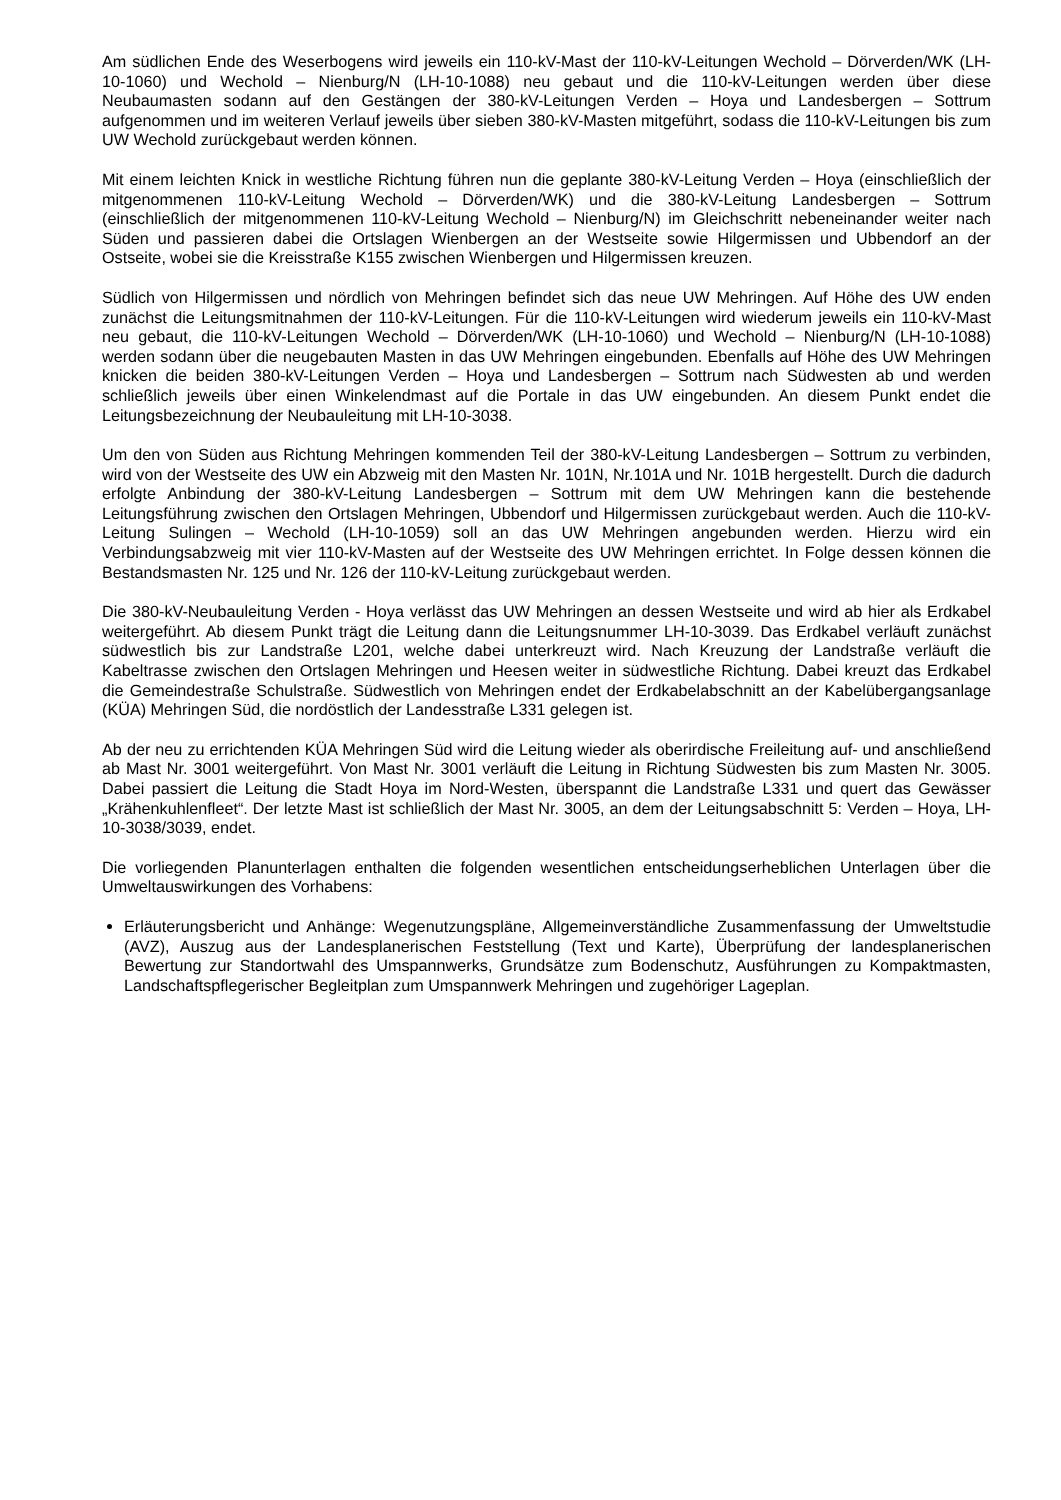Am südlichen Ende des Weserbogens wird jeweils ein 110-kV-Mast der 110-kV-Leitungen Wechold – Dörverden/WK (LH-10-1060) und Wechold – Nienburg/N (LH-10-1088) neu gebaut und die 110-kV-Leitungen werden über diese Neubaumasten sodann auf den Gestängen der 380-kV-Leitungen Verden – Hoya und Landesbergen – Sottrum aufgenommen und im weiteren Verlauf jeweils über sieben 380-kV-Masten mitgeführt, sodass die 110-kV-Leitungen bis zum UW Wechold zurückgebaut werden können.
Mit einem leichten Knick in westliche Richtung führen nun die geplante 380-kV-Leitung Verden – Hoya (einschließlich der mitgenommenen 110-kV-Leitung Wechold – Dörverden/WK) und die 380-kV-Leitung Landesbergen – Sottrum (einschließlich der mitgenommenen 110-kV-Leitung Wechold – Nienburg/N) im Gleichschritt nebeneinander weiter nach Süden und passieren dabei die Ortslagen Wienbergen an der Westseite sowie Hilgermissen und Ubbendorf an der Ostseite, wobei sie die Kreisstraße K155 zwischen Wienbergen und Hilgermissen kreuzen.
Südlich von Hilgermissen und nördlich von Mehringen befindet sich das neue UW Mehringen. Auf Höhe des UW enden zunächst die Leitungsmitnahmen der 110-kV-Leitungen. Für die 110-kV-Leitungen wird wiederum jeweils ein 110-kV-Mast neu gebaut, die 110-kV-Leitungen Wechold – Dörverden/WK (LH-10-1060) und Wechold – Nienburg/N (LH-10-1088) werden sodann über die neugebauten Masten in das UW Mehringen eingebunden. Ebenfalls auf Höhe des UW Mehringen knicken die beiden 380-kV-Leitungen Verden – Hoya und Landesbergen – Sottrum nach Südwesten ab und werden schließlich jeweils über einen Winkelendmast auf die Portale in das UW eingebunden. An diesem Punkt endet die Leitungsbezeichnung der Neubauleitung mit LH-10-3038.
Um den von Süden aus Richtung Mehringen kommenden Teil der 380-kV-Leitung Landesbergen – Sottrum zu verbinden, wird von der Westseite des UW ein Abzweig mit den Masten Nr. 101N, Nr.101A und Nr. 101B hergestellt. Durch die dadurch erfolgte Anbindung der 380-kV-Leitung Landesbergen – Sottrum mit dem UW Mehringen kann die bestehende Leitungsführung zwischen den Ortslagen Mehringen, Ubbendorf und Hilgermissen zurückgebaut werden. Auch die 110-kV-Leitung Sulingen – Wechold (LH-10-1059) soll an das UW Mehringen angebunden werden. Hierzu wird ein Verbindungsabzweig mit vier 110-kV-Masten auf der Westseite des UW Mehringen errichtet. In Folge dessen können die Bestandsmasten Nr. 125 und Nr. 126 der 110-kV-Leitung zurückgebaut werden.
Die 380-kV-Neubauleitung Verden - Hoya verlässt das UW Mehringen an dessen Westseite und wird ab hier als Erdkabel weitergeführt. Ab diesem Punkt trägt die Leitung dann die Leitungsnummer LH-10-3039. Das Erdkabel verläuft zunächst südwestlich bis zur Landstraße L201, welche dabei unterkreuzt wird. Nach Kreuzung der Landstraße verläuft die Kabeltrasse zwischen den Ortslagen Mehringen und Heesen weiter in südwestliche Richtung. Dabei kreuzt das Erdkabel die Gemeindestraße Schulstraße. Südwestlich von Mehringen endet der Erdkabelabschnitt an der Kabelübergangsanlage (KÜA) Mehringen Süd, die nordöstlich der Landesstraße L331 gelegen ist.
Ab der neu zu errichtenden KÜA Mehringen Süd wird die Leitung wieder als oberirdische Freileitung auf- und anschließend ab Mast Nr. 3001 weitergeführt. Von Mast Nr. 3001 verläuft die Leitung in Richtung Südwesten bis zum Masten Nr. 3005. Dabei passiert die Leitung die Stadt Hoya im Nord-Westen, überspannt die Landstraße L331 und quert das Gewässer „Krähenkuhlenfleet“. Der letzte Mast ist schließlich der Mast Nr. 3005, an dem der Leitungsabschnitt 5: Verden – Hoya, LH-10-3038/3039, endet.
Die vorliegenden Planunterlagen enthalten die folgenden wesentlichen entscheidungserheblichen Unterlagen über die Umweltauswirkungen des Vorhabens:
Erläuterungsbericht und Anhänge: Wegenutzungspläne, Allgemeinverständliche Zusammenfassung der Umweltstudie (AVZ), Auszug aus der Landesplanerischen Feststellung (Text und Karte), Überprüfung der landesplanerischen Bewertung zur Standortwahl des Umspannwerks, Grundsätze zum Bodenschutz, Ausführungen zu Kompaktmasten, Landschaftspflegerischer Begleitplan zum Umspannwerk Mehringen und zugehöriger Lageplan.